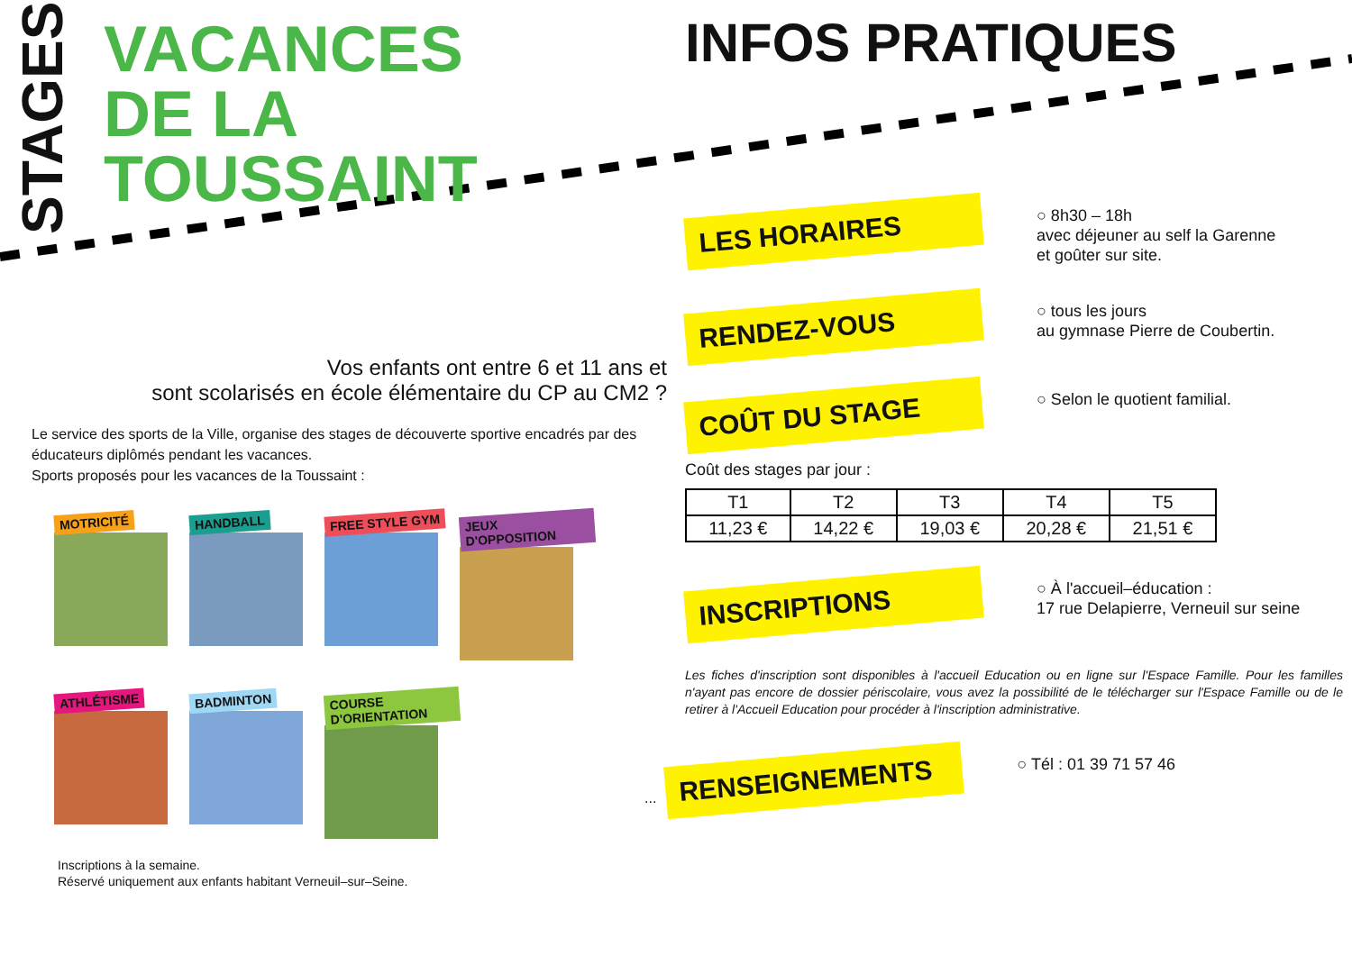STAGES
VACANCES
DE LA TOUSSAINT
Vos enfants ont entre 6 et 11 ans et
sont scolarisés en école élémentaire du CP au CM2 ?
Le service des sports de la Ville, organise des stages de découverte sportive encadrés par des éducateurs diplômés pendant les vacances.
Sports proposés pour les vacances de la Toussaint :
MOTRICITÉ
HANDBALL
FREE STYLE GYM
JEUX D'OPPOSITION
ATHLÉTISME
BADMINTON
COURSE D'ORIENTATION
Inscriptions à la semaine.
Réservé uniquement aux enfants habitant Verneuil–sur–Seine.
INFOS PRATIQUES
LES HORAIRES
○ 8h30 – 18h
avec déjeuner au self la Garenne
et goûter sur site.
RENDEZ-VOUS
○ tous les jours
au gymnase Pierre de Coubertin.
COÛT DU STAGE
○ Selon le quotient familial.
Coût des stages par jour :
| T1 | T2 | T3 | T4 | T5 |
| --- | --- | --- | --- | --- |
| 11,23 € | 14,22 € | 19,03 € | 20,28 € | 21,51 € |
INSCRIPTIONS
○ À l'accueil–éducation :
17 rue Delapierre, Verneuil sur seine
Les fiches d'inscription sont disponibles à l'accueil Education ou en ligne sur l'Espace Famille. Pour les familles n'ayant pas encore de dossier périscolaire, vous avez la possibilité de le télécharger sur l'Espace Famille ou de le retirer à l'Accueil Education pour procéder à l'inscription administrative.
...
RENSEIGNEMENTS
○ Tél : 01 39 71 57 46